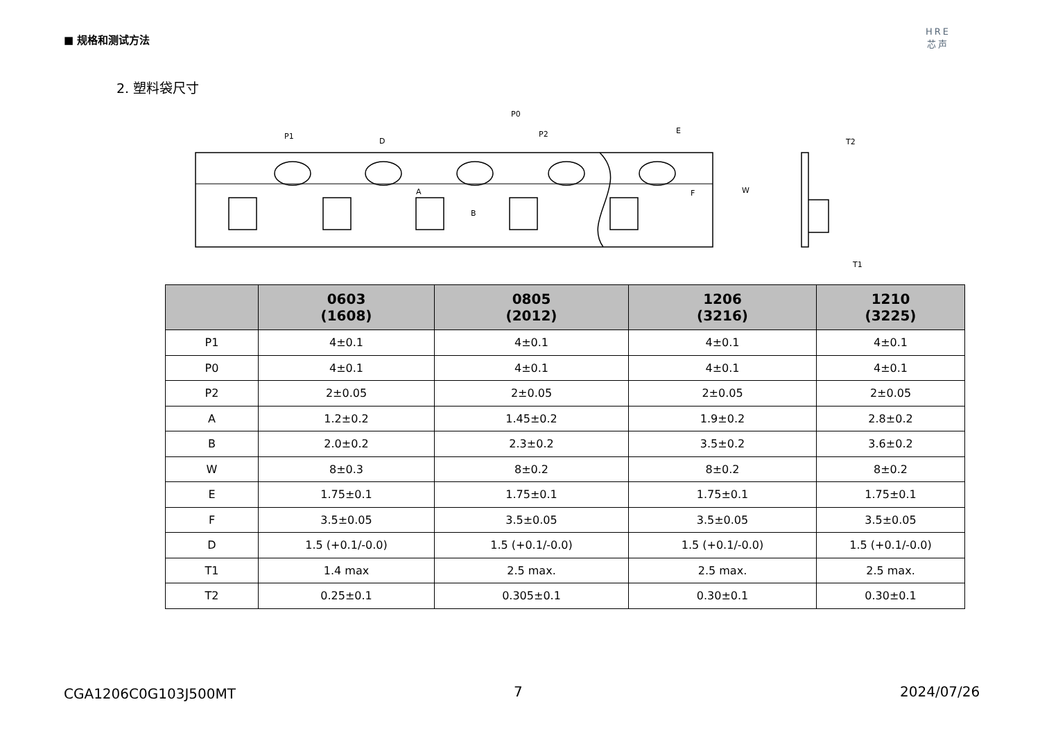■ 规格和测试方法
HRE
芯声
2. 塑料袋尺寸
P1
D
P0
P2
E
A
B
F
W
T2
T1
| | 0603 (1608) | 0805 (2012) | 1206 (3216) | 1210 (3225) |
| --- | --- | --- | --- | --- |
| P1 | 4±0.1 | 4±0.1 | 4±0.1 | 4±0.1 |
| P0 | 4±0.1 | 4±0.1 | 4±0.1 | 4±0.1 |
| P2 | 2±0.05 | 2±0.05 | 2±0.05 | 2±0.05 |
| A | 1.2±0.2 | 1.45±0.2 | 1.9±0.2 | 2.8±0.2 |
| B | 2.0±0.2 | 2.3±0.2 | 3.5±0.2 | 3.6±0.2 |
| W | 8±0.3 | 8±0.2 | 8±0.2 | 8±0.2 |
| E | 1.75±0.1 | 1.75±0.1 | 1.75±0.1 | 1.75±0.1 |
| F | 3.5±0.05 | 3.5±0.05 | 3.5±0.05 | 3.5±0.05 |
| D | 1.5 (+0.1/-0.0) | 1.5 (+0.1/-0.0) | 1.5 (+0.1/-0.0) | 1.5 (+0.1/-0.0) |
| T1 | 1.4 max | 2.5 max. | 2.5 max. | 2.5 max. |
| T2 | 0.25±0.1 | 0.305±0.1 | 0.30±0.1 | 0.30±0.1 |
CGA1206C0G103J500MT 7 2024/07/26